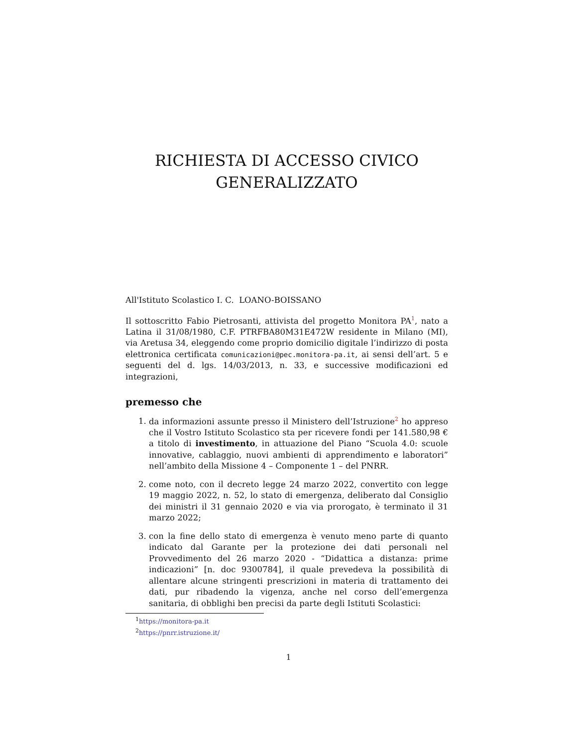RICHIESTA DI ACCESSO CIVICO
GENERALIZZATO
All'Istituto Scolastico I. C. LOANO-BOISSANO
Il sottoscritto Fabio Pietrosanti, attivista del progetto Monitora PA<sup>1</sup>, nato a Latina il 31/08/1980, C.F. PTRFBA80M31E472W residente in Milano (MI), via Aretusa 34, eleggendo come proprio domicilio digitale l’indirizzo di posta elettronica certificata comunicazioni@pec.monitora-pa.it, ai sensi dell’art. 5 e seguenti del d. lgs. 14/03/2013, n. 33, e successive modificazioni ed integrazioni,
premesso che
1. da informazioni assunte presso il Ministero dell’Istruzione<sup>2</sup> ho appreso che il Vostro Istituto Scolastico sta per ricevere fondi per 141.580,98 € a titolo di investimento, in attuazione del Piano “Scuola 4.0: scuole innovative, cablaggio, nuovi ambienti di apprendimento e laboratori” nell’ambito della Missione 4 – Componente 1 – del PNRR.
2. come noto, con il decreto legge 24 marzo 2022, convertito con legge 19 maggio 2022, n. 52, lo stato di emergenza, deliberato dal Consiglio dei ministri il 31 gennaio 2020 e via via prorogato, è terminato il 31 marzo 2022;
3. con la fine dello stato di emergenza è venuto meno parte di quanto indicato dal Garante per la protezione dei dati personali nel Provvedimento del 26 marzo 2020 - “Didattica a distanza: prime indicazioni” [n. doc 9300784], il quale prevedeva la possibilità di allentare alcune stringenti prescrizioni in materia di trattamento dei dati, pur ribadendo la vigenza, anche nel corso dell’emergenza sanitaria, di obblighi ben precisi da parte degli Istituti Scolastici:
<sup>1</sup> https://monitora-pa.it
<sup>2</sup> https://pnrr.istruzione.it/
1